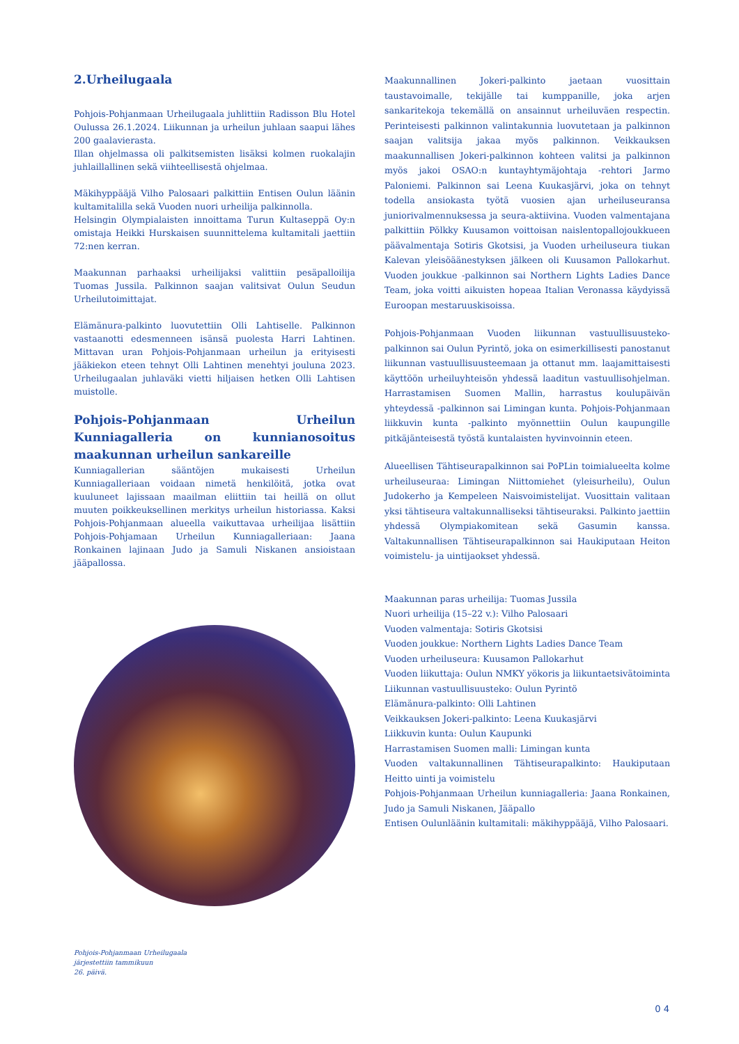2.Urheilugaala
Pohjois-Pohjanmaan Urheilugaala juhlittiin Radisson Blu Hotel Oulussa 26.1.2024. Liikunnan ja urheilun juhlaan saapui lähes 200 gaalavierasta.
Illan ohjelmassa oli palkitsemisten lisäksi kolmen ruokalajin juhlaillallinen sekä viihteellisestä ohjelmaa.
Mäkihyppääjä Vilho Palosaari palkittiin Entisen Oulun läänin kultamitalilla sekä Vuoden nuori urheilija palkinnolla.
Helsingin Olympialaisten innoittama Turun Kultaseppä Oy:n omistaja Heikki Hurskaisen suunnittelema kultamitali jaettiin 72:nen kerran.
Maakunnan parhaaksi urheilijaksi valittiin pesäpalloilija Tuomas Jussila. Palkinnon saajan valitsivat Oulun Seudun Urheilutoimittajat.
Elämänura-palkinto luovutettiin Olli Lahtiselle. Palkinnon vastaanotti edesmenneen isänsä puolesta Harri Lahtinen. Mittavan uran Pohjois-Pohjanmaan urheilun ja erityisesti jääkiekon eteen tehnyt Olli Lahtinen menehtyi jouluna 2023. Urheilugaalan juhlaväki vietti hiljaisen hetken Olli Lahtisen muistolle.
Pohjois-Pohjanmaan Urheilun Kunniagalleria on kunnianosoitus maakunnan urheilun sankareille
Kunniagallerian sääntöjen mukaisesti Urheilun Kunniagalleriaan voidaan nimetä henkilöitä, jotka ovat kuuluneet lajissaan maailman eliittiin tai heillä on ollut muuten poikkeuksellinen merkitys urheilun historiassa. Kaksi Pohjois-Pohjanmaan alueella vaikuttavaa urheilijaa lisättiin Pohjois-Pohjamaan Urheilun Kunniagalleriaan: Jaana Ronkainen lajinaan Judo ja Samuli Niskanen ansioistaan jääpallossa.
Pohjois-Pohjanmaan Urheilugaala
järjestettiin tammikuun
26. päivä.
Maakunnallinen Jokeri-palkinto jaetaan vuosittain taustavoimalle, tekijälle tai kumppanille, joka arjen sankaritekoja tekemällä on ansainnut urheiluväen respectin. Perinteisesti palkinnon valintakunnia luovutetaan ja palkinnon saajan valitsija jakaa myös palkinnon. Veikkauksen maakunnallisen Jokeri-palkinnon kohteen valitsi ja palkinnon myös jakoi OSAO:n kuntayhtymäjohtaja -rehtori Jarmo Paloniemi. Palkinnon sai Leena Kuukasjärvi, joka on tehnyt todella ansiokasta työtä vuosien ajan urheiluseuransa juniorivalmennuksessa ja seura-aktiivina. Vuoden valmentajana palkittiin Pölkky Kuusamon voittoisan naislentopallojoukkueen päävalmentaja Sotiris Gkotsisi, ja Vuoden urheiluseura tiukan Kalevan yleisöäänestyksen jälkeen oli Kuusamon Pallokarhut. Vuoden joukkue -palkinnon sai Northern Lights Ladies Dance Team, joka voitti aikuisten hopeaa Italian Veronassa käydyissä Euroopan mestaruuskisoissa.
Pohjois-Pohjanmaan Vuoden liikunnan vastuullisuusteko-palkinnon sai Oulun Pyrintö, joka on esimerkillisesti panostanut liikunnan vastuullisuusteemaan ja ottanut mm. laajamittaisesti käyttöön urheiluyhteisön yhdessä laaditun vastuullisohjelman. Harrastamisen Suomen Mallin, harrastus koulupäivän yhteydessä -palkinnon sai Limingan kunta. Pohjois-Pohjanmaan liikkuvin kunta -palkinto myönnettiin Oulun kaupungille pitkäjänteisestä työstä kuntalaisten hyvinvoinnin eteen.
Alueellisen Tähtiseurapalkinnon sai PoPLin toimialueelta kolme urheiluseuraa: Limingan Niittomiehet (yleisurheilu), Oulun Judokerho ja Kempeleen Naisvoimistelijat. Vuosittain valitaan yksi tähtiseura valtakunnalliseksi tähtiseuraksi. Palkinto jaettiin yhdessä Olympiakomitean sekä Gasumin kanssa. Valtakunnallisen Tähtiseurapalkinnon sai Haukiputaan Heiton voimistelu- ja uintijaokset yhdessä.
Maakunnan paras urheilija: Tuomas Jussila
Nuori urheilija (15–22 v.): Vilho Palosaari
Vuoden valmentaja: Sotiris Gkotsisi
Vuoden joukkue: Northern Lights Ladies Dance Team
Vuoden urheiluseura: Kuusamon Pallokarhut
Vuoden liikuttaja: Oulun NMKY yökoris ja liikuntaetsivätoiminta
Liikunnan vastuullisuusteko: Oulun Pyrintö
Elämänura-palkinto: Olli Lahtinen
Veikkauksen Jokeri-palkinto: Leena Kuukasjärvi
Liikkuvin kunta: Oulun Kaupunki
Harrastamisen Suomen malli: Limingan kunta
Vuoden valtakunnallinen Tähtiseurapalkinto: Haukiputaan Heitto uinti ja voimistelu
Pohjois-Pohjanmaan Urheilun kunniagalleria: Jaana Ronkainen, Judo ja Samuli Niskanen, Jääpallo
Entisen Oulunläänin kultamitali: mäkihyppääjä, Vilho Palosaari.
0 4